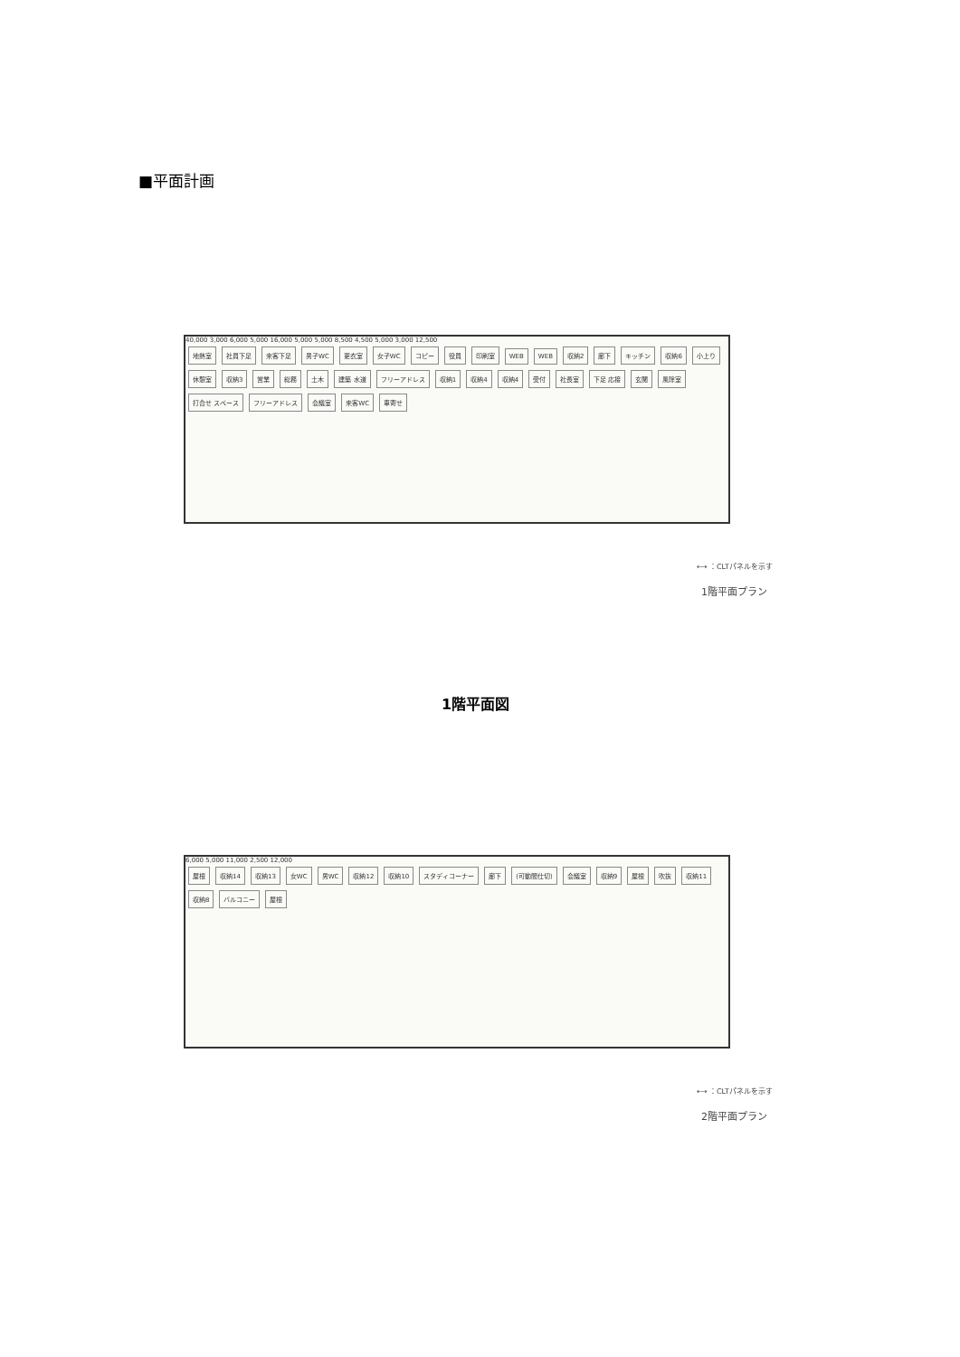■平面計画
40,000 3,000 6,000 5,000 16,000 5,000 5,000 8,500 4,500 5,000 3,000 12,500
地熱室 社員下足 来客下足 男子WC 更衣室 女子WC コピー 役員 印刷室 WEB WEB 収納2 廊下 キッチン 収納6 小上り 休憩室 収納3 営業 総務 土木 建築 水道 フリーアドレス 収納1 収納4 収納4 受付 社長室 下足 応接 玄関 風除室 打合せ スペース フリーアドレス 会議室 来客WC 車寄せ
⟷ ：CLTパネルを示す
1階平面プラン
1階平面図
6,000 5,000 11,000 2,500 12,000
屋根 収納14 収納13 女WC 男WC 収納12 収納10 スタディコーナー 廊下 (可動間仕切) 会議室 収納9 屋根 吹抜 収納11 収納8 バルコニー 屋根
⟷ ：CLTパネルを示す
2階平面プラン